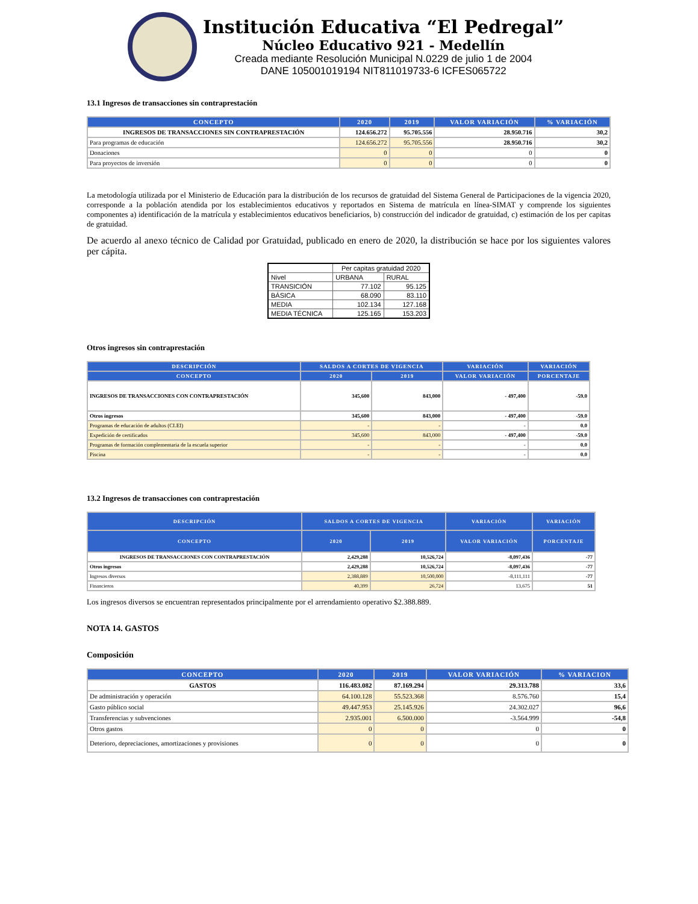Institución Educativa “El Pedregal”
Núcleo Educativo 921 - Medellín
Creada mediante Resolución Municipal N.0229 de julio 1 de 2004
DANE 105001019194 NIT811019733-6 ICFES065722
13.1 Ingresos de transacciones sin contraprestación
| CONCEPTO | 2020 | 2019 | VALOR VARIACIÓN | % VARIACIÓN |
| --- | --- | --- | --- | --- |
| INGRESOS DE TRANSACCIONES SIN CONTRAPRESTACIÓN | 124.656.272 | 95.705.556 | 28.950.716 | 30,2 |
| Para programas de educación | 124.656.272 | 95.705.556 | 28.950.716 | 30,2 |
| Donaciones | 0 | 0 | 0 | 0 |
| Para proyectos de inversión | 0 | 0 | 0 | 0 |
La metodología utilizada por el Ministerio de Educación para la distribución de los recursos de gratuidad del Sistema General de Participaciones de la vigencia 2020, corresponde a la población atendida por los establecimientos educativos y reportados en Sistema de matrícula en línea-SIMAT y comprende los siguientes componentes a) identificación de la matrícula y establecimientos educativos beneficiarios, b) construcción del indicador de gratuidad, c) estimación de los per capitas de gratuidad.
De acuerdo al anexo técnico de Calidad por Gratuidad, publicado en enero de 2020, la distribución se hace por los siguientes valores per cápita.
| | Per capitas gratuidad 2020 | |
| Nivel | URBANA | RURAL |
| TRANSICIÓN | 77.102 | 95.125 |
| BÁSICA | 68.090 | 83.110 |
| MEDIA | 102.134 | 127.168 |
| MEDIA TÉCNICA | 125.165 | 153.203 |
Otros ingresos sin contraprestación
| DESCRIPCIÓN | SALDOS A CORTES DE VIGENCIA | | VARIACIÓN | VARIACIÓN |
| --- | --- | --- | --- | --- |
| CONCEPTO | 2020 | 2019 | VALOR VARIACIÓN | PORCENTAJE |
| INGRESOS DE TRANSACCIONES CON CONTRAPRESTACIÓN | 345,600 | 843,000 | - 497,400 | -59.0 |
| Otros ingresos | 345,600 | 843,000 | - 497,400 | -59.0 |
| Programas de educación de adultos (CLEI) | - | - | - | 0.0 |
| Expedición de certificados | 345,600 | 843,000 | - 497,400 | -59.0 |
| Programas de formación complementaria de la escuela superior | - | - | - | 0.0 |
| Piscina | - | - | - | 0.0 |
13.2 Ingresos de transacciones con contraprestación
| DESCRIPCIÓN | SALDOS A CORTES DE VIGENCIA | | VARIACIÓN | VARIACIÓN |
| --- | --- | --- | --- | --- |
| CONCEPTO | 2020 | 2019 | VALOR VARIACIÓN | PORCENTAJE |
| INGRESOS DE TRANSACCIONES CON CONTRAPRESTACIÓN | 2,429,288 | 10,526,724 | -8,097,436 | -77 |
| Otros ingresos | 2,429,288 | 10,526,724 | -8,097,436 | -77 |
| Ingresos diversos | 2,388,889 | 10,500,000 | -8,111,111 | -77 |
| Financieros | 40,399 | 26,724 | 13,675 | 51 |
Los ingresos diversos se encuentran representados principalmente por el arrendamiento operativo $2.388.889.
NOTA 14. GASTOS
Composición
| CONCEPTO | 2020 | 2019 | VALOR VARIACIÓN | % VARIACION |
| --- | --- | --- | --- | --- |
| GASTOS | 116.483.082 | 87.169.294 | 29.313.788 | 33,6 |
| De administración y operación | 64.100.128 | 55.523.368 | 8.576.760 | 15,4 |
| Gasto público social | 49.447.953 | 25.145.926 | 24.302.027 | 96,6 |
| Transferencias y subvenciones | 2.935.001 | 6.500.000 | -3.564.999 | -54,8 |
| Otros gastos | 0 | 0 | 0 | 0 |
| Deterioro, depreciaciones, amortizaciones y provisiones | 0 | 0 | 0 | 0 |